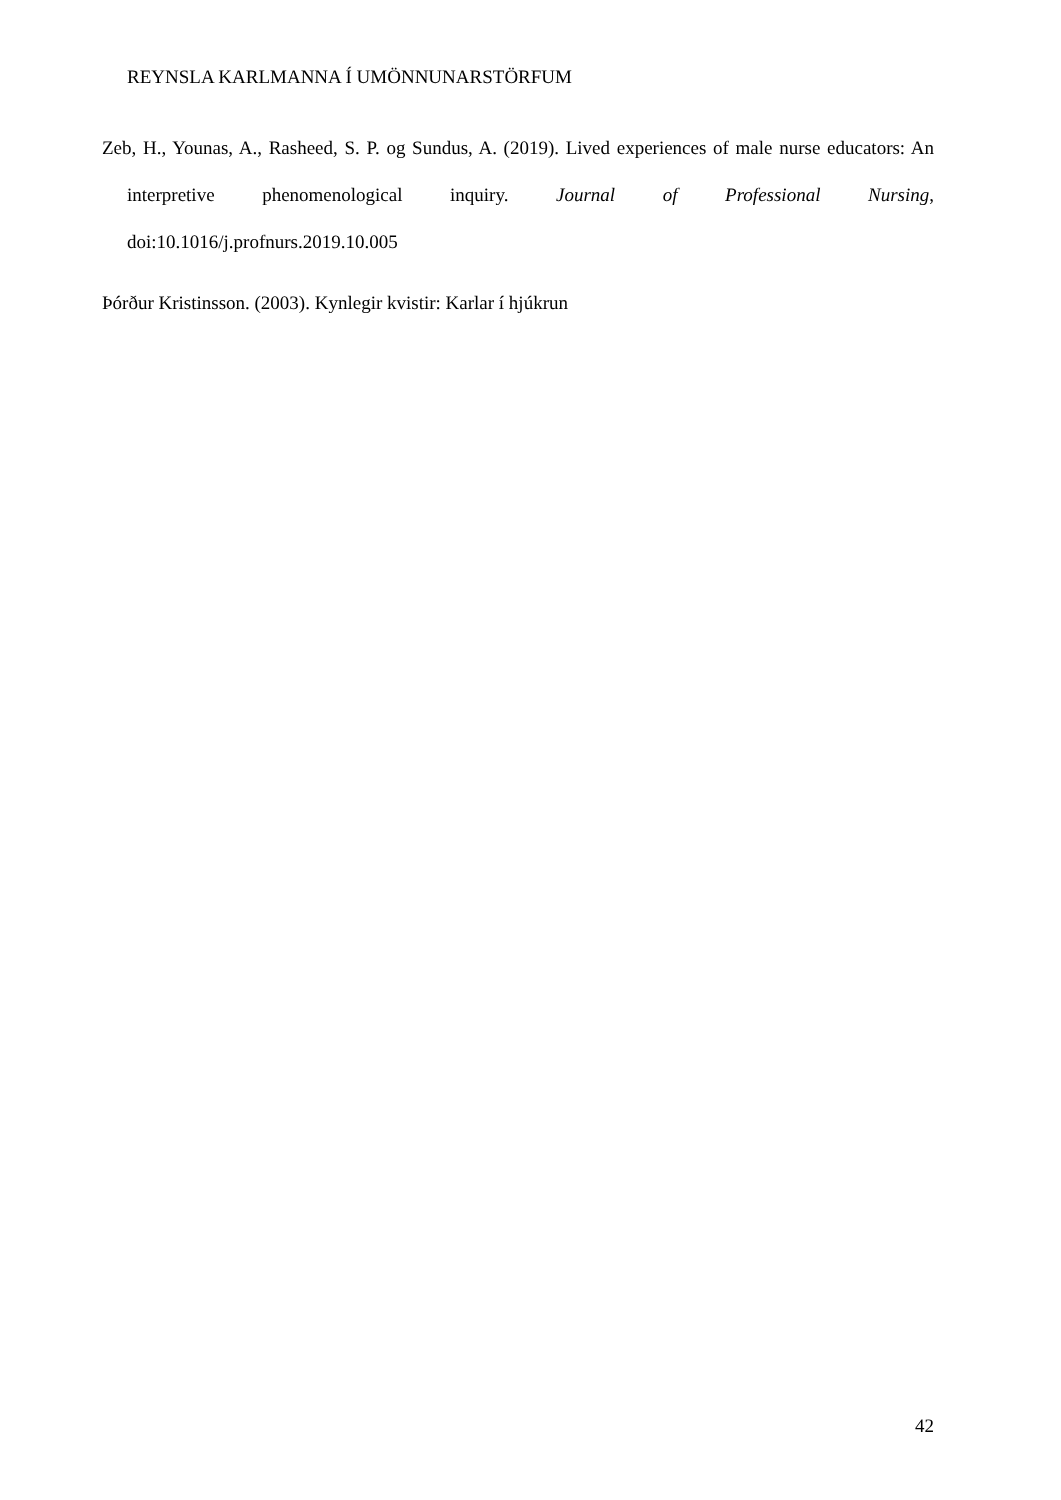REYNSLA KARLMANNA Í UMÖNNUNARSTÖRFUM
Zeb, H., Younas, A., Rasheed, S. P. og Sundus, A. (2019). Lived experiences of male nurse educators: An interpretive phenomenological inquiry. Journal of Professional Nursing, doi:10.1016/j.profnurs.2019.10.005
Þórður Kristinsson. (2003). Kynlegir kvistir: Karlar í hjúkrun
42